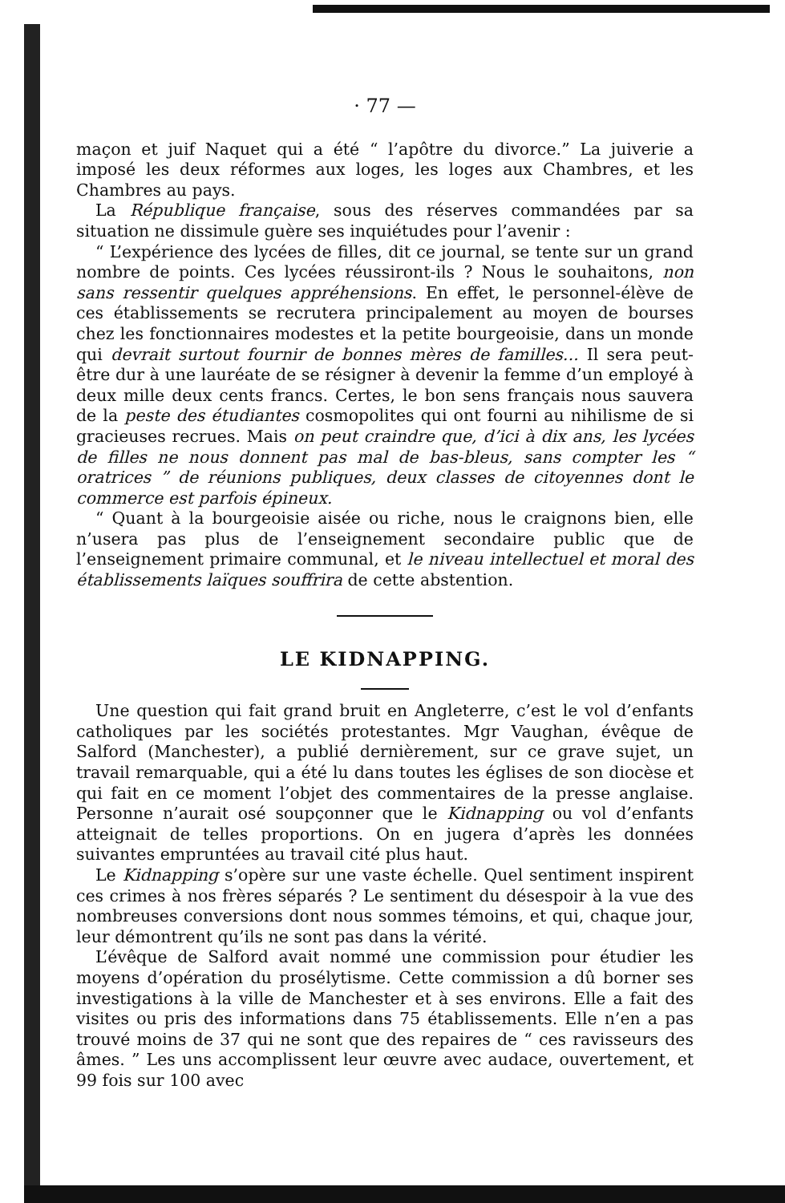· 77 —
maçon et juif Naquet qui a été “ l’apôtre du divorce.” La juiverie a imposé les deux réformes aux loges, les loges aux Chambres, et les Chambres au pays.
La République française, sous des réserves commandées par sa situation ne dissimule guère ses inquiétudes pour l’avenir :
“ L’expérience des lycées de filles, dit ce journal, se tente sur un grand nombre de points. Ces lycées réussiront-ils ? Nous le souhaitons, non sans ressentir quelques appréhensions. En effet, le personnel-élève de ces établissements se recrutera principalement au moyen de bourses chez les fonctionnaires modestes et la petite bourgeoisie, dans un monde qui devrait surtout fournir de bonnes mères de familles... Il sera peut-être dur à une lauréate de se résigner à devenir la femme d’un employé à deux mille deux cents francs. Certes, le bon sens français nous sauvera de la peste des étudiantes cosmopolites qui ont fourni au nihilisme de si gracieuses recrues. Mais on peut craindre que, d’ici à dix ans, les lycées de filles ne nous donnent pas mal de bas-bleus, sans compter les “ oratrices ” de réunions publiques, deux classes de citoyennes dont le commerce est parfois épineux.
“ Quant à la bourgeoisie aisée ou riche, nous le craignons bien, elle n’usera pas plus de l’enseignement secondaire public que de l’enseignement primaire communal, et le niveau intellectuel et moral des établissements laïques souffrira de cette abstention.
LE KIDNAPPING.
Une question qui fait grand bruit en Angleterre, c’est le vol d’enfants catholiques par les sociétés protestantes. Mgr Vaughan, évêque de Salford (Manchester), a publié dernièrement, sur ce grave sujet, un travail remarquable, qui a été lu dans toutes les églises de son diocèse et qui fait en ce moment l’objet des commentaires de la presse anglaise. Personne n’aurait osé soupçonner que le Kidnapping ou vol d’enfants atteignait de telles proportions. On en jugera d’après les données suivantes empruntées au travail cité plus haut.
Le Kidnapping s’opère sur une vaste échelle. Quel sentiment inspirent ces crimes à nos frères séparés ? Le sentiment du désespoir à la vue des nombreuses conversions dont nous sommes témoins, et qui, chaque jour, leur démontrent qu’ils ne sont pas dans la vérité.
L’évêque de Salford avait nommé une commission pour étudier les moyens d’opération du prosélytisme. Cette commission a dû borner ses investigations à la ville de Manchester et à ses environs. Elle a fait des visites ou pris des informations dans 75 établissements. Elle n’en a pas trouvé moins de 37 qui ne sont que des repaires de “ ces ravisseurs des âmes. ” Les uns accomplissent leur œuvre avec audace, ouvertement, et 99 fois sur 100 avec